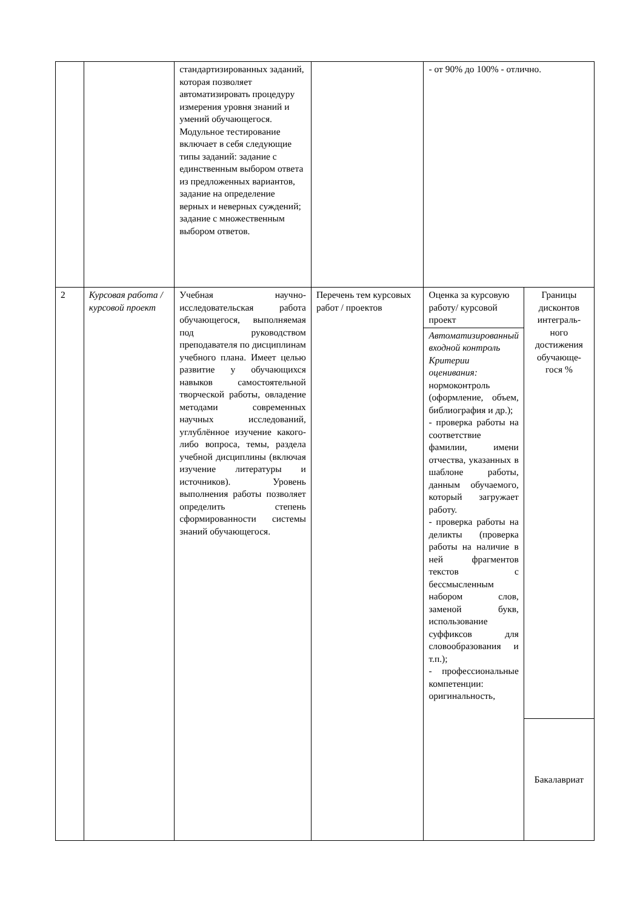| | | стандартизированных заданий, которая позволяет автоматизировать процедуру измерения уровня знаний и умений обучающегося. Модульное тестирование включает в себя следующие типы заданий: задание с единственным выбором ответа из предложенных вариантов, задание на определение верных и неверных суждений; задание с множественным выбором ответов. | | - от 90% до 100% - отлично. | |
| 2 | Курсовая работа / курсовой проект | Учебная научно-исследовательская работа обучающегося, выполняемая под руководством преподавателя по дисциплинам учебного плана. Имеет целью развитие у обучающихся навыков самостоятельной творческой работы, овладение методами современных научных исследований, углублённое изучение какого-либо вопроса, темы, раздела учебной дисциплины (включая изучение литературы и источников). Уровень выполнения работы позволяет определить степень сформированности системы знаний обучающегося. | Перечень тем курсовых работ / проектов | Оценка за курсовую работу/ курсовой проект | Границы дисконтов интеграль-ного достижения обучающе-гося % |
| | | | | Автоматизированный входной контроль Критерии оценивания: нормоконтроль (оформление, объем, библиография и др.); - проверка работы на соответствие фамилии, имени отчества, указанных в шаблоне работы, данным обучаемого, который загружает работу. - проверка работы на деликты (проверка работы на наличие в ней фрагментов текстов с бессмысленным набором слов, заменой букв, использование суффиксов для словообразования и т.п.); - профессиональные компетенции: оригинальность, | |
| | | | | | Бакалавриат |